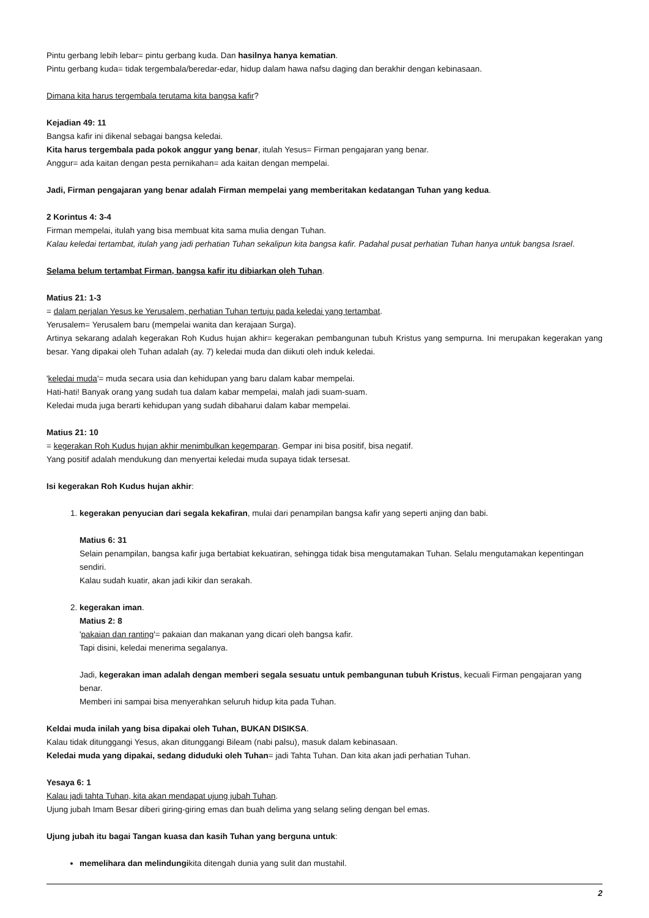Pintu gerbang lebih lebar= pintu gerbang kuda. Dan hasilnya hanya kematian.
Pintu gerbang kuda= tidak tergembala/beredar-edar, hidup dalam hawa nafsu daging dan berakhir dengan kebinasaan.
Dimana kita harus tergembala terutama kita bangsa kafir?
Kejadian 49: 11
Bangsa kafir ini dikenal sebagai bangsa keledai.
Kita harus tergembala pada pokok anggur yang benar, itulah Yesus= Firman pengajaran yang benar.
Anggur= ada kaitan dengan pesta pernikahan= ada kaitan dengan mempelai.
Jadi, Firman pengajaran yang benar adalah Firman mempelai yang memberitakan kedatangan Tuhan yang kedua.
2 Korintus 4: 3-4
Firman mempelai, itulah yang bisa membuat kita sama mulia dengan Tuhan.
Kalau keledai tertambat, itulah yang jadi perhatian Tuhan sekalipun kita bangsa kafir. Padahal pusat perhatian Tuhan hanya untuk bangsa Israel.
Selama belum tertambat Firman, bangsa kafir itu dibiarkan oleh Tuhan.
Matius 21: 1-3
= dalam perjalan Yesus ke Yerusalem, perhatian Tuhan tertuju pada keledai yang tertambat.
Yerusalem= Yerusalem baru (mempelai wanita dan kerajaan Surga).
Artinya sekarang adalah kegerakan Roh Kudus hujan akhir= kegerakan pembangunan tubuh Kristus yang sempurna. Ini merupakan kegerakan yang besar. Yang dipakai oleh Tuhan adalah (ay. 7) keledai muda dan diikuti oleh induk keledai.
'keledai muda'= muda secara usia dan kehidupan yang baru dalam kabar mempelai.
Hati-hati! Banyak orang yang sudah tua dalam kabar mempelai, malah jadi suam-suam.
Keledai muda juga berarti kehidupan yang sudah dibaharui dalam kabar mempelai.
Matius 21: 10
= kegerakan Roh Kudus hujan akhir menimbulkan kegemparan. Gempar ini bisa positif, bisa negatif.
Yang positif adalah mendukung dan menyertai keledai muda supaya tidak tersesat.
Isi kegerakan Roh Kudus hujan akhir:
1. kegerakan penyucian dari segala kekafiran, mulai dari penampilan bangsa kafir yang seperti anjing dan babi.
Matius 6: 31
Selain penampilan, bangsa kafir juga bertabiat kekuatiran, sehingga tidak bisa mengutamakan Tuhan. Selalu mengutamakan kepentingan sendiri.
Kalau sudah kuatir, akan jadi kikir dan serakah.
2. kegerakan iman.
Matius 2: 8
'pakaian dan ranting'= pakaian dan makanan yang dicari oleh bangsa kafir.
Tapi disini, keledai menerima segalanya.
Jadi, kegerakan iman adalah dengan memberi segala sesuatu untuk pembangunan tubuh Kristus, kecuali Firman pengajaran yang benar.
Memberi ini sampai bisa menyerahkan seluruh hidup kita pada Tuhan.
Keldai muda inilah yang bisa dipakai oleh Tuhan, BUKAN DISIKSA.
Kalau tidak ditunggangi Yesus, akan ditunggangi Bileam (nabi palsu), masuk dalam kebinasaan.
Keledai muda yang dipakai, sedang diduduki oleh Tuhan= jadi Tahta Tuhan. Dan kita akan jadi perhatian Tuhan.
Yesaya 6: 1
Kalau jadi tahta Tuhan, kita akan mendapat ujung jubah Tuhan.
Ujung jubah Imam Besar diberi giring-giring emas dan buah delima yang selang seling dengan bel emas.
Ujung jubah itu bagai Tangan kuasa dan kasih Tuhan yang berguna untuk:
memelihara dan melindungikita ditengah dunia yang sulit dan mustahil.
2